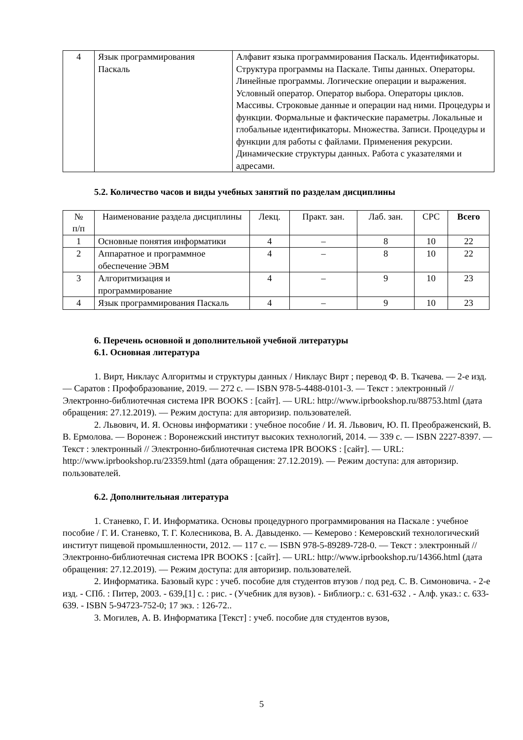| 4 | Язык программирования Паскаль | Алфавит языка программирования Паскаль. Идентификаторы. Структура программы на Паскале. Типы данных. Операторы. Линейные программы. Логические операции и выражения. Условный оператор. Оператор выбора. Операторы циклов. Массивы. Строковые данные и операции над ними. Процедуры и функции. Формальные и фактические параметры. Локальные и глобальные идентификаторы. Множества. Записи. Процедуры и функции для работы с файлами. Применения рекурсии. Динамические структуры данных. Работа с указателями и адресами. |
5.2. Количество часов и виды учебных занятий по разделам дисциплины
| № п/п | Наименование раздела дисциплины | Лекц. | Практ. зан. | Лаб. зан. | СРС | Всего |
| 1 | Основные понятия информатики | 4 | – | 8 | 10 | 22 |
| 2 | Аппаратное и программное обеспечение ЭВМ | 4 | – | 8 | 10 | 22 |
| 3 | Алгоритмизация и программирование | 4 | – | 9 | 10 | 23 |
| 4 | Язык программирования Паскаль | 4 | – | 9 | 10 | 23 |
6. Перечень основной и дополнительной учебной литературы
6.1. Основная литература
1. Вирт, Никлаус Алгоритмы и структуры данных / Никлаус Вирт ; перевод Ф. В. Ткачева. — 2-е изд. — Саратов : Профобразование, 2019. — 272 c. — ISBN 978-5-4488-0101-3. — Текст : электронный // Электронно-библиотечная система IPR BOOKS : [сайт]. — URL: http://www.iprbookshop.ru/88753.html (дата обращения: 27.12.2019). — Режим доступа: для авторизир. пользователей.
2. Львович, И. Я. Основы информатики : учебное пособие / И. Я. Львович, Ю. П. Преображенский, В. В. Ермолова. — Воронеж : Воронежский институт высоких технологий, 2014. — 339 c. — ISBN 2227-8397. — Текст : электронный // Электронно-библиотечная система IPR BOOKS : [сайт]. — URL: http://www.iprbookshop.ru/23359.html (дата обращения: 27.12.2019). — Режим доступа: для авторизир. пользователей.
6.2. Дополнительная литература
1. Станевко, Г. И. Информатика. Основы процедурного программирования на Паскале : учебное пособие / Г. И. Станевко, Т. Г. Колесникова, В. А. Давыденко. — Кемерово : Кемеровский технологический институт пищевой промышленности, 2012. — 117 c. — ISBN 978-5-89289-728-0. — Текст : электронный // Электронно-библиотечная система IPR BOOKS : [сайт]. — URL: http://www.iprbookshop.ru/14366.html (дата обращения: 27.12.2019). — Режим доступа: для авторизир. пользователей.
2. Информатика. Базовый курс : учеб. пособие для студентов втузов / под ред. С. В. Симоновича. - 2-е изд. - СПб. : Питер, 2003. - 639,[1] с. : рис. - (Учебник для вузов). - Библиогр.: с. 631-632 . - Алф. указ.: с. 633-639. - ISBN 5-94723-752-0; 17 экз. : 126-72..
3. Могилев, А. В. Информатика [Текст] : учеб. пособие для студентов вузов,
5